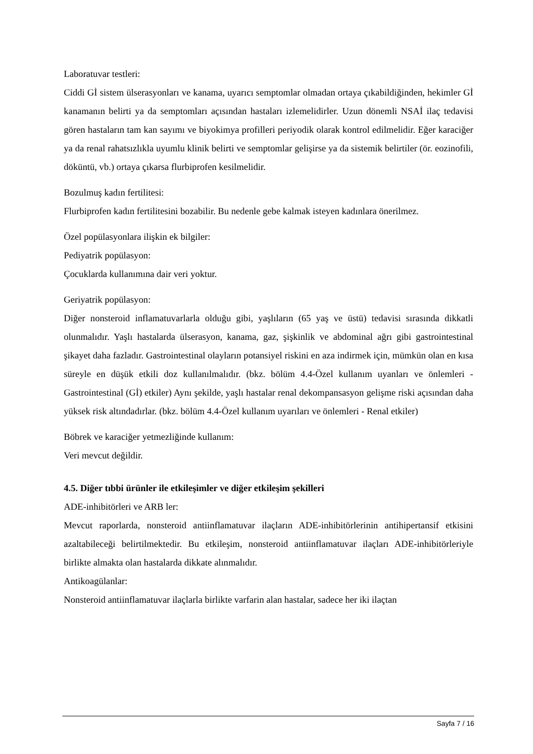Laboratuvar testleri:
Ciddi Gİ sistem ülserasyonları ve kanama, uyarıcı semptomlar olmadan ortaya çıkabildiğinden, hekimler Gİ kanamanın belirti ya da semptomları açısından hastaları izlemelidirler. Uzun dönemli NSAİ ilaç tedavisi gören hastaların tam kan sayımı ve biyokimya profilleri periyodik olarak kontrol edilmelidir. Eğer karaciğer ya da renal rahatsızlıkla uyumlu klinik belirti ve semptomlar gelişirse ya da sistemik belirtiler (ör. eozinofili, döküntü, vb.) ortaya çıkarsa flurbiprofen kesilmelidir.
Bozulmuş kadın fertilitesi:
Flurbiprofen kadın fertilitesini bozabilir. Bu nedenle gebe kalmak isteyen kadınlara önerilmez.
Özel popülasyonlara ilişkin ek bilgiler:
Pediyatrik popülasyon:
Çocuklarda kullanımına dair veri yoktur.
Geriyatrik popülasyon:
Diğer nonsteroid inflamatuvarlarla olduğu gibi, yaşlıların (65 yaş ve üstü) tedavisi sırasında dikkatli olunmalıdır. Yaşlı hastalarda ülserasyon, kanama, gaz, şişkinlik ve abdominal ağrı gibi gastrointestinal şikayet daha fazladır. Gastrointestinal olayların potansiyel riskini en aza indirmek için, mümkün olan en kısa süreyle en düşük etkili doz kullanılmalıdır. (bkz. bölüm 4.4-Özel kullanım uyanları ve önlemleri - Gastrointestinal (Gİ) etkiler) Aynı şekilde, yaşlı hastalar renal dekompansasyon gelişme riski açısından daha yüksek risk altındadırlar. (bkz. bölüm 4.4-Özel kullanım uyarıları ve önlemleri - Renal etkiler)
Böbrek ve karaciğer yetmezliğinde kullanım:
Veri mevcut değildir.
4.5. Diğer tıbbi ürünler ile etkileşimler ve diğer etkileşim şekilleri
ADE-inhibitörleri ve ARB ler:
Mevcut raporlarda, nonsteroid antiinflamatuvar ilaçların ADE-inhibitörlerinin antihipertansif etkisini azaltabileceği belirtilmektedir. Bu etkileşim, nonsteroid antiinflamatuvar ilaçları ADE-inhibitörleriyle birlikte almakta olan hastalarda dikkate alınmalıdır.
Antikoagülanlar:
Nonsteroid antiinflamatuvar ilaçlarla birlikte varfarin alan hastalar, sadece her iki ilaçtan
Sayfa 7 / 16